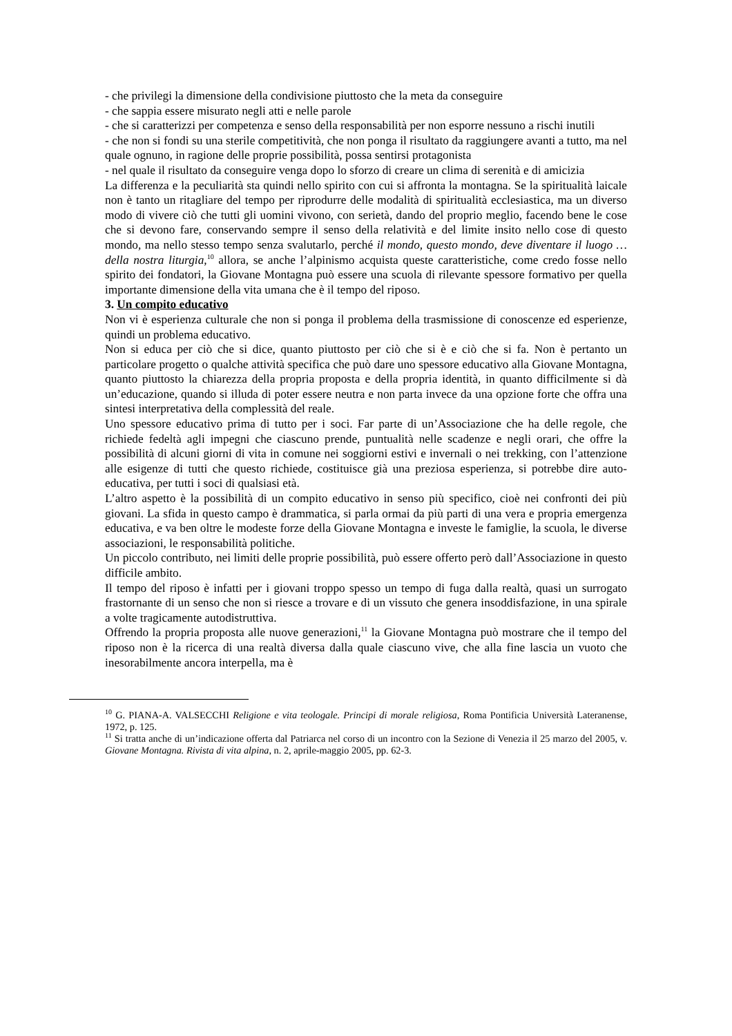- che privilegi la dimensione della condivisione piuttosto che la meta da conseguire
- che sappia essere misurato negli atti e nelle parole
- che si caratterizzi per competenza e senso della responsabilità per non esporre nessuno a rischi inutili
- che non si fondi su una sterile competitività, che non ponga il risultato da raggiungere avanti a tutto, ma nel quale ognuno, in ragione delle proprie possibilità, possa sentirsi protagonista
- nel quale il risultato da conseguire venga dopo lo sforzo di creare un clima di serenità e di amicizia
La differenza e la peculiarità sta quindi nello spirito con cui si affronta la montagna. Se la spiritualità laicale non è tanto un ritagliare del tempo per riprodurre delle modalità di spiritualità ecclesiastica, ma un diverso modo di vivere ciò che tutti gli uomini vivono, con serietà, dando del proprio meglio, facendo bene le cose che si devono fare, conservando sempre il senso della relatività e del limite insito nello cose di questo mondo, ma nello stesso tempo senza svalutarlo, perché il mondo, questo mondo, deve diventare il luogo … della nostra liturgia,<sup>10</sup> allora, se anche l’alpinismo acquista queste caratteristiche, come credo fosse nello spirito dei fondatori, la Giovane Montagna può essere una scuola di rilevante spessore formativo per quella importante dimensione della vita umana che è il tempo del riposo.
3. Un compito educativo
Non vi è esperienza culturale che non si ponga il problema della trasmissione di conoscenze ed esperienze, quindi un problema educativo.
Non si educa per ciò che si dice, quanto piuttosto per ciò che si è e ciò che si fa. Non è pertanto un particolare progetto o qualche attività specifica che può dare uno spessore educativo alla Giovane Montagna, quanto piuttosto la chiarezza della propria proposta e della propria identità, in quanto difficilmente si dà un’educazione, quando si illuda di poter essere neutra e non parta invece da una opzione forte che offra una sintesi interpretativa della complessità del reale.
Uno spessore educativo prima di tutto per i soci. Far parte di un’Associazione che ha delle regole, che richiede fedeltà agli impegni che ciascuno prende, puntualità nelle scadenze e negli orari, che offre la possibilità di alcuni giorni di vita in comune nei soggiorni estivi e invernali o nei trekking, con l’attenzione alle esigenze di tutti che questo richiede, costituisce già una preziosa esperienza, si potrebbe dire auto-educativa, per tutti i soci di qualsiasi età.
L’altro aspetto è la possibilità di un compito educativo in senso più specifico, cioè nei confronti dei più giovani. La sfida in questo campo è drammatica, si parla ormai da più parti di una vera e propria emergenza educativa, e va ben oltre le modeste forze della Giovane Montagna e investe le famiglie, la scuola, le diverse associazioni, le responsabilità politiche.
Un piccolo contributo, nei limiti delle proprie possibilità, può essere offerto però dall’Associazione in questo difficile ambito.
Il tempo del riposo è infatti per i giovani troppo spesso un tempo di fuga dalla realtà, quasi un surrogato frastornante di un senso che non si riesce a trovare e di un vissuto che genera insoddisfazione, in una spirale a volte tragicamente autodistruttiva.
Offrendo la propria proposta alle nuove generazioni,<sup>11</sup> la Giovane Montagna può mostrare che il tempo del riposo non è la ricerca di una realtà diversa dalla quale ciascuno vive, che alla fine lascia un vuoto che inesorabilmente ancora interpella, ma è
<sup>10</sup> G. PIANA-A. VALSECCHI Religione e vita teologale. Principi di morale religiosa, Roma Pontificia Università Lateranense, 1972, p. 125.
<sup>11</sup> Si tratta anche di un’indicazione offerta dal Patriarca nel corso di un incontro con la Sezione di Venezia il 25 marzo del 2005, v. Giovane Montagna. Rivista di vita alpina, n. 2, aprile-maggio 2005, pp. 62-3.